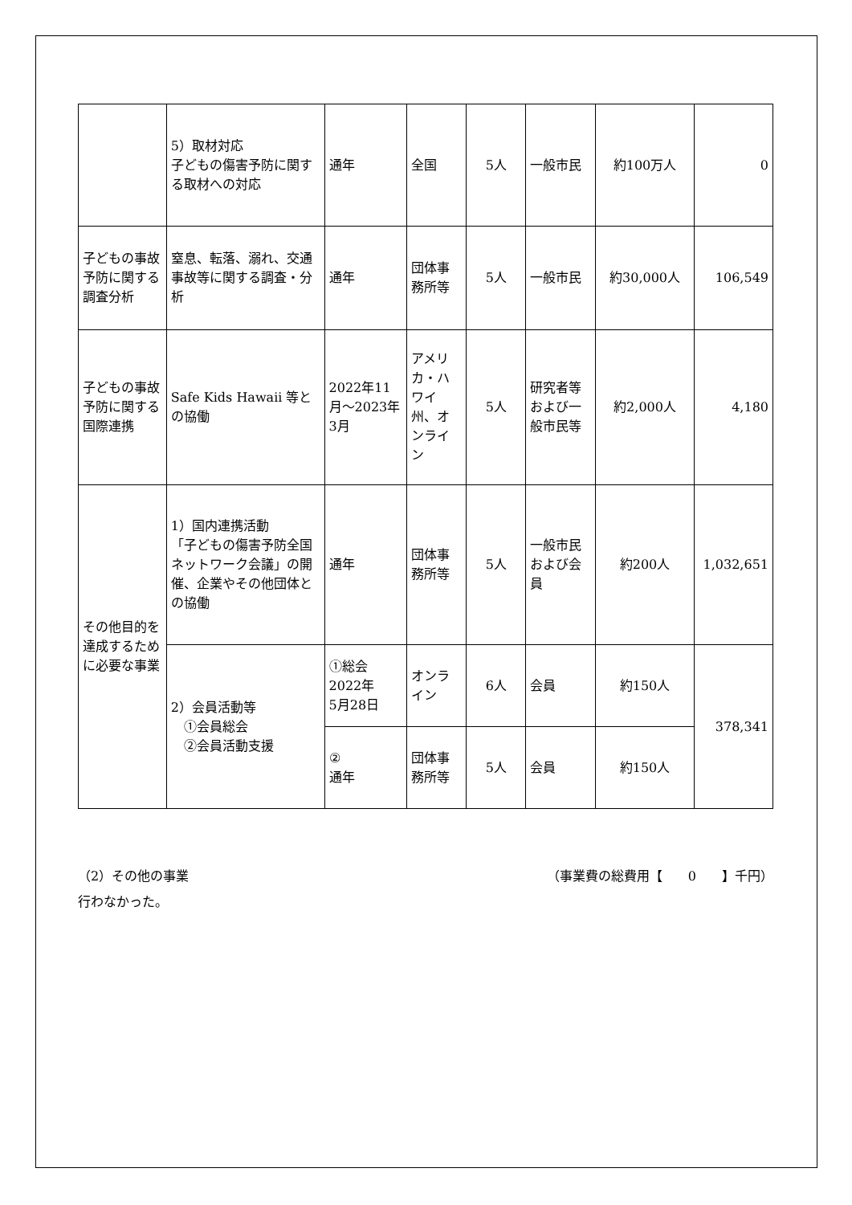| | 5）取材対応 子どもの傷害予防に関する取材への対応 | 通年 | 全国 | 5人 | 一般市民 | 約100万人 | 0 |
| 子どもの事故予防に関する調査分析 | 窒息、転落、溺れ、交通事故等に関する調査・分析 | 通年 | 団体事務所等 | 5人 | 一般市民 | 約30,000人 | 106,549 |
| 子どもの事故予防に関する国際連携 | Safe Kids Hawaii 等との協働 | 2022年11月～2023年3月 | アメリカ・ハワイ州、オンライン | 5人 | 研究者等および一般市民等 | 約2,000人 | 4,180 |
| その他目的を達成するために必要な事業 | 1）国内連携活動 「子どもの傷害予防全国ネットワーク会議」の開催、企業やその他団体との協働 | 通年 | 団体事務所等 | 5人 | 一般市民および会員 | 約200人 | 1,032,651 |
| | 2）会員活動等 ①会員総会 ②会員活動支援 | ①総会 2022年 5月28日 | オンライン | 6人 | 会員 | 約150人 | 378,341 |
| | | ② 通年 | 団体事務所等 | 5人 | 会員 | 約150人 | |
（2）その他の事業 （事業費の総費用【　　0　　】千円）
行わなかった。